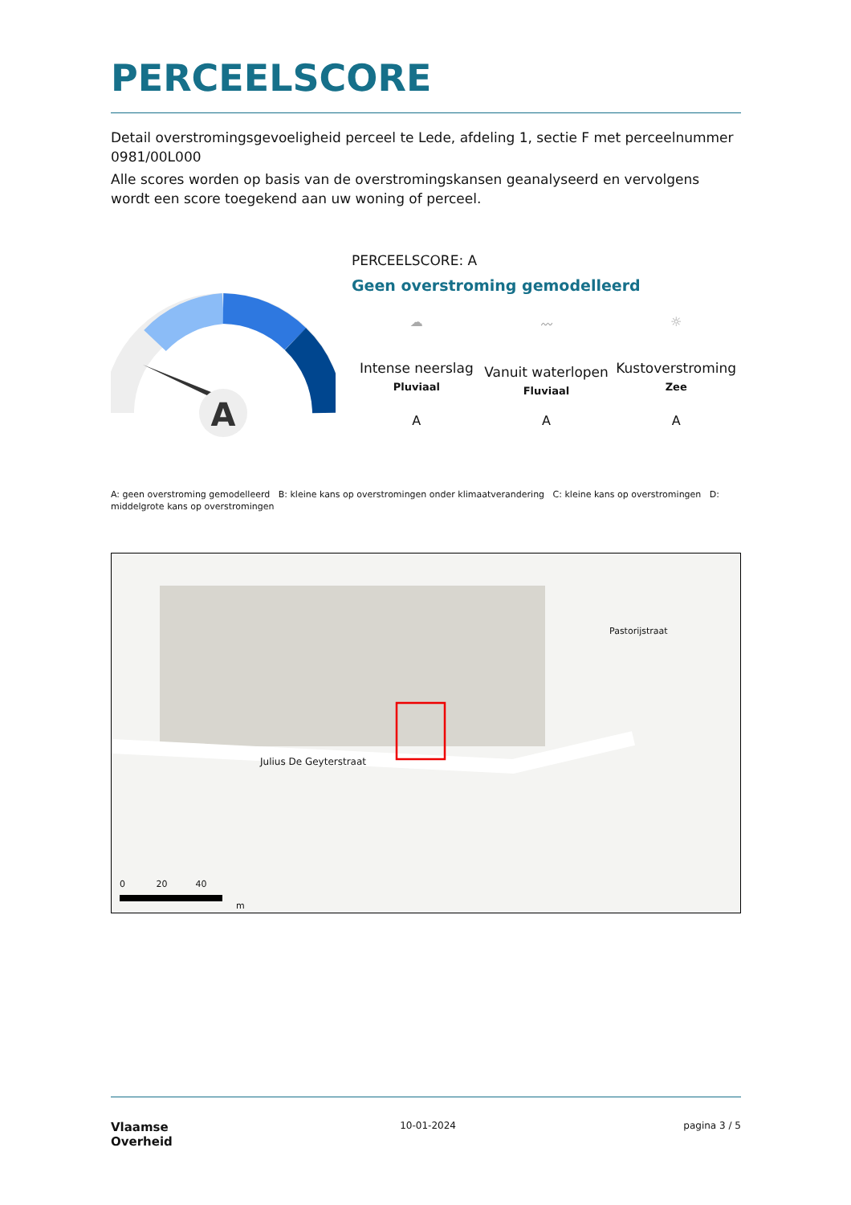PERCEELSCORE
Detail overstromingsgevoeligheid perceel te Lede, afdeling 1, sectie F met perceelnummer 0981/00L000
Alle scores worden op basis van de overstromingskansen geanalyseerd en vervolgens wordt een score toegekend aan uw woning of perceel.
A
PERCEELSCORE: A
Geen overstroming gemodelleerd
☁
Intense neerslag
Pluviaal
〰
Vanuit waterlopen
Fluviaal
☼
Kustoverstroming
Zee
A A A
A: geen overstroming gemodelleerd B: kleine kans op overstromingen onder klimaatverandering C: kleine kans op overstromingen D: middelgrote kans op overstromingen
Julius De Geyterstraat
Pastorijstraat
0 20 40
m
Vlaamse
Overheid
10-01-2024 pagina 3 / 5